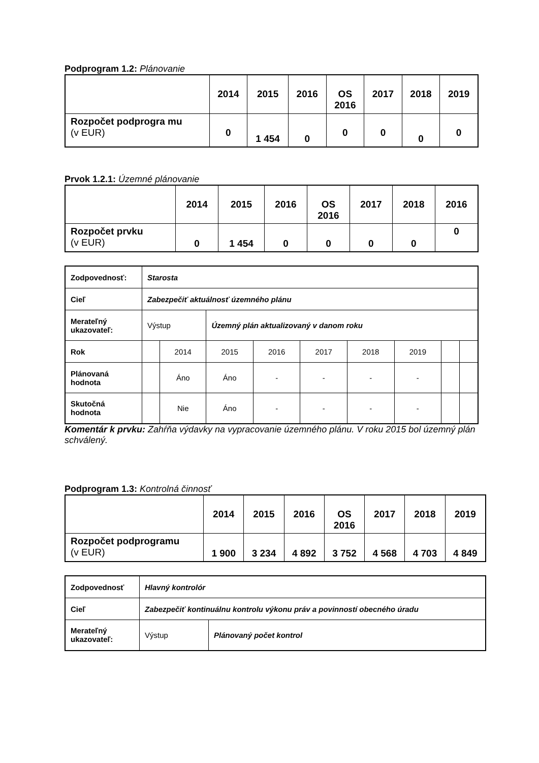Podprogram 1.2: Plánovanie
| | 2014 | 2015 | 2016 | OS 2016 | 2017 | 2018 | 2019 |
| --- | --- | --- | --- | --- | --- | --- | --- |
| Rozpočet podprogra mu (v EUR) | 0 | 1 454 | 0 | 0 | 0 | 0 | 0 |
Prvok 1.2.1: Územné plánovanie
| | 2014 | 2015 | 2016 | OS 2016 | 2017 | 2018 | 2016 |
| --- | --- | --- | --- | --- | --- | --- | --- |
| Rozpočet prvku (v EUR) | 0 | 1 454 | 0 | 0 | 0 | 0 | 0 |
| Zodpovednosť: | Starosta | | | | | | | | |
| Cieľ | Zabezpečiť aktuálnosť územného plánu | | | | | | | | |
| Merateľný ukazovateľ: | Výstup | | Územný plán aktualizovaný v danom roku | | | | | | |
| Rok | | 2014 | 2015 | 2016 | 2017 | 2018 | 2019 | | |
| Plánovaná hodnota | | Áno | Áno | - | - | - | - | | |
| Skutočná hodnota | | Nie | Áno | - | - | - | - | | |
Komentár k prvku: Zahŕňa výdavky na vypracovanie územného plánu. V roku 2015 bol územný plán schválený.
Podprogram 1.3: Kontrolná činnosť
| | 2014 | 2015 | 2016 | OS 2016 | 2017 | 2018 | 2019 |
| --- | --- | --- | --- | --- | --- | --- | --- |
| Rozpočet podprogramu (v EUR) | 1 900 | 3 234 | 4 892 | 3 752 | 4 568 | 4 703 | 4 849 |
| Zodpovednosť | Hlavný kontrolór | |
| Cieľ | Zabezpečiť kontinuálnu kontrolu výkonu práv a povinností obecného úradu | |
| Merateľný ukazovateľ: | Výstup | Plánovaný počet kontrol |